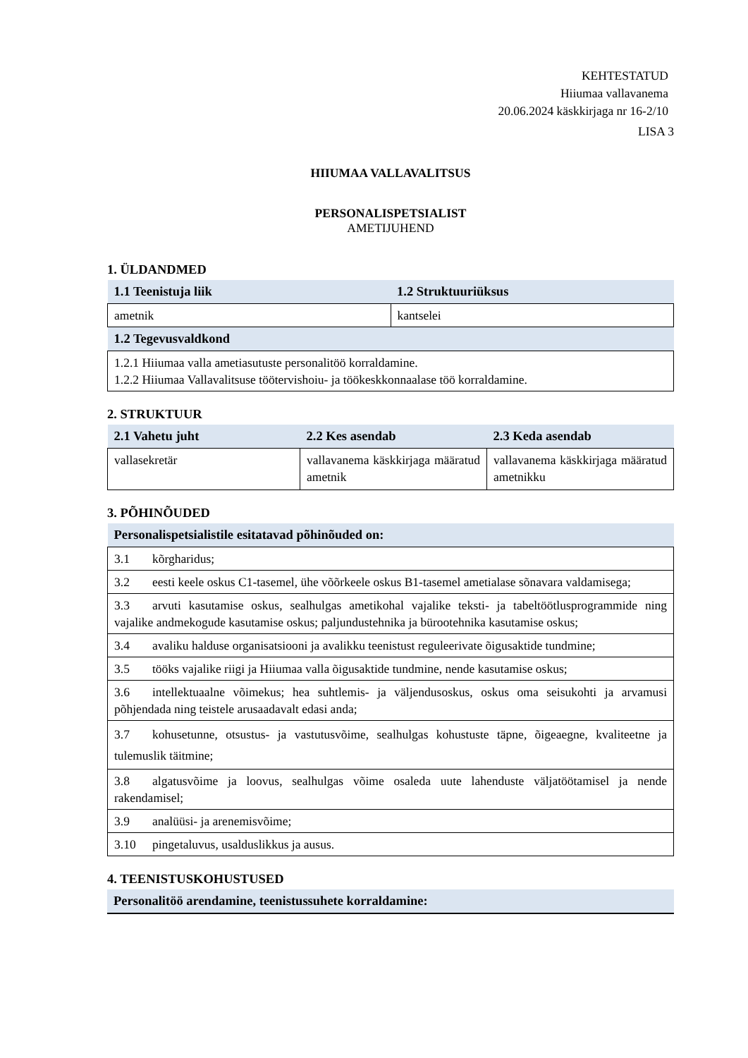KEHTESTATUD
Hiiumaa vallavanema
20.06.2024 käskkirjaga nr 16-2/10
LISA 3
HIIUMAA VALLAVALITSUS
PERSONALISPETSIALIST
AMETIJUHEND
1. ÜLDANDMED
| 1.1 Teenistuja liik | 1.2 Struktuuriüksus |
| --- | --- |
| ametnik | kantselei |
| 1.2 Tegevusvaldkond | |
| 1.2.1 Hiiumaa valla ametiasutuste personalitöö korraldamine. 1.2.2 Hiiumaa Vallavalitsuse töötervishoiu- ja töökeskkonnaalase töö korraldamine. | |
2. STRUKTUUR
| 2.1 Vahetu juht | 2.2 Kes asendab | 2.3 Keda asendab |
| --- | --- | --- |
| vallasekretär | vallavanema käskkirjaga määratud ametnik | vallavanema käskkirjaga määratud ametnikku |
3. PÕHINÕUDED
| Personalispetsialistile esitatavad põhinõuded on: |
| --- |
| 3.1 kõrgharidus; |
| 3.2 eesti keele oskus C1-tasemel, ühe võõrkeele oskus B1-tasemel ametialase sõnavara valdamisega; |
| 3.3 arvuti kasutamise oskus, sealhulgas ametikohal vajalike teksti- ja tabeltöötlusprogrammide ning vajalike andmekogude kasutamise oskus; paljundustehnika ja bürootehnika kasutamise oskus; |
| 3.4 avaliku halduse organisatsiooni ja avalikku teenistust reguleerivate õigusaktide tundmine; |
| 3.5 tööks vajalike riigi ja Hiiumaa valla õigusaktide tundmine, nende kasutamise oskus; |
| 3.6 intellektuaalne võimekus; hea suhtlemis- ja väljendusoskus, oskus oma seisukohti ja arvamusi põhjendada ning teistele arusaadavalt edasi anda; |
| 3.7 kohusetunne, otsustus- ja vastutusvõime, sealhulgas kohustuste täpne, õigeaegne, kvaliteetne ja tulemuslik täitmine; |
| 3.8 algatusvõime ja loovus, sealhulgas võime osaleda uute lahenduste väljatöötamisel ja nende rakendamisel; |
| 3.9 analüüsi- ja arenemisvõime; |
| 3.10 pingetaluvus, usalduslikkus ja ausus. |
4. TEENISTUSKOHUSTUSED
| Personalitöö arendamine, teenistussuhete korraldamine: |
| --- |